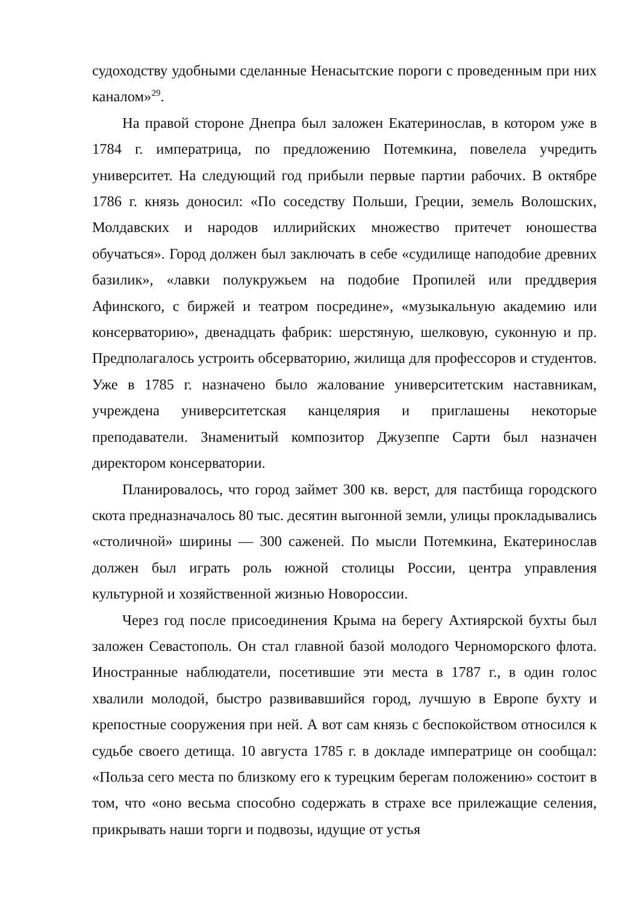судоходству удобными сделанные Ненасытские пороги с проведенным при них каналом»<sup>29</sup>.
На правой стороне Днепра был заложен Екатеринослав, в котором уже в 1784 г. императрица, по предложению Потемкина, повелела учредить университет. На следующий год прибыли первые партии рабочих. В октябре 1786 г. князь доносил: «По соседству Польши, Греции, земель Волошских, Молдавских и народов иллирийских множество притечет юношества обучаться». Город должен был заключать в себе «судилище наподобие древних базилик», «лавки полукружьем на подобие Пропилей или преддверия Афинского, с биржей и театром посредине», «музыкальную академию или консерваторию», двенадцать фабрик: шерстяную, шелковую, суконную и пр. Предполагалось устроить обсерваторию, жилища для профессоров и студентов. Уже в 1785 г. назначено было жалование университетским наставникам, учреждена университетская канцелярия и приглашены некоторые преподаватели. Знаменитый композитор Джузеппе Сарти был назначен директором консерватории.
Планировалось, что город займет 300 кв. верст, для пастбища городского скота предназначалось 80 тыс. десятин выгонной земли, улицы прокладывались «столичной» ширины — 300 саженей. По мысли Потемкина, Екатеринослав должен был играть роль южной столицы России, центра управления культурной и хозяйственной жизнью Новороссии.
Через год после присоединения Крыма на берегу Ахтиярской бухты был заложен Севастополь. Он стал главной базой молодого Черноморского флота. Иностранные наблюдатели, посетившие эти места в 1787 г., в один голос хвалили молодой, быстро развивавшийся город, лучшую в Европе бухту и крепостные сооружения при ней. А вот сам князь с беспокойством относился к судьбе своего детища. 10 августа 1785 г. в докладе императрице он сообщал: «Польза сего места по близкому его к турецким берегам положению» состоит в том, что «оно весьма способно содержать в страхе все прилежащие селения, прикрывать наши торги и подвозы, идущие от устья